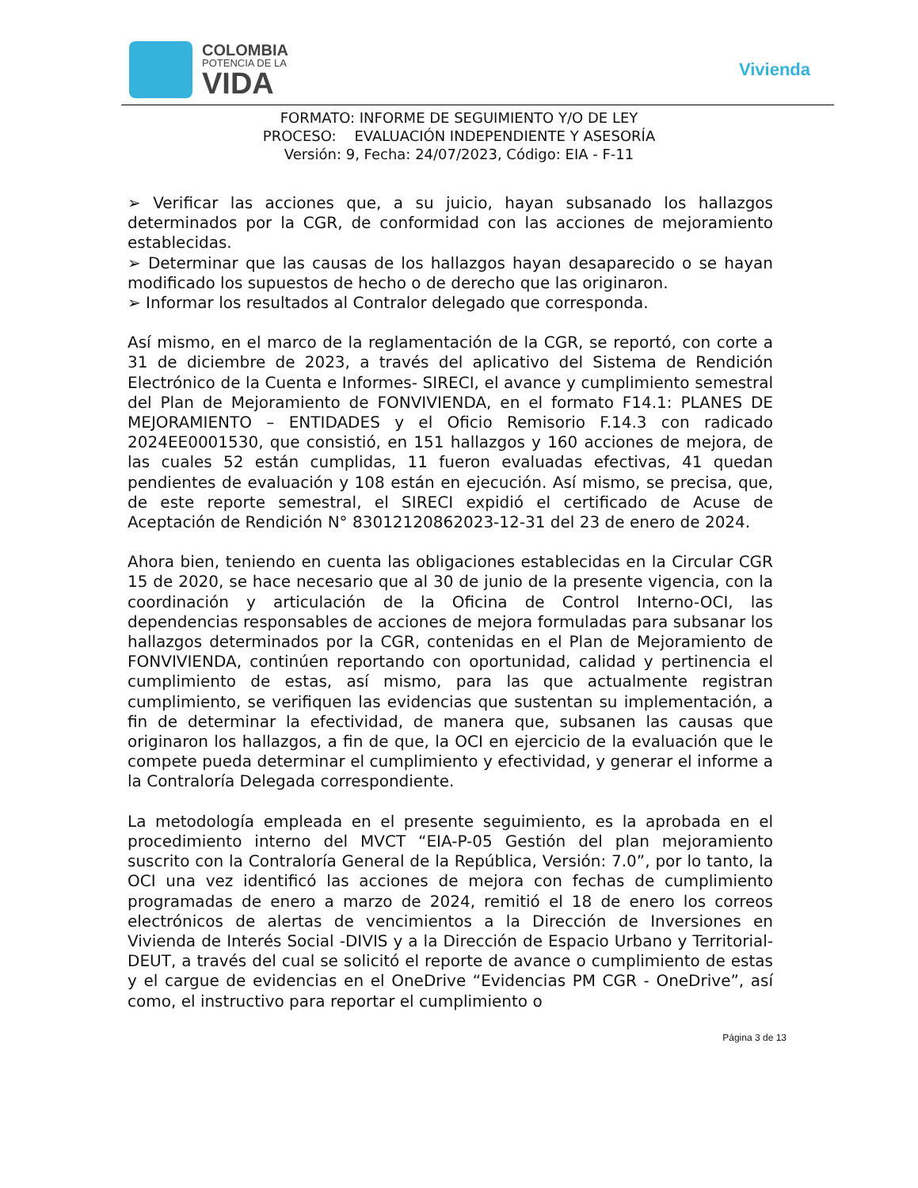COLOMBIA
POTENCIA DE LA
VIDA
Vivienda
FORMATO: INFORME DE SEGUIMIENTO Y/O DE LEY
PROCESO: EVALUACIÓN INDEPENDIENTE Y ASESORÍA
Versión: 9, Fecha: 24/07/2023, Código: EIA - F-11
➢ Verificar las acciones que, a su juicio, hayan subsanado los hallazgos determinados por la CGR, de conformidad con las acciones de mejoramiento establecidas.
➢ Determinar que las causas de los hallazgos hayan desaparecido o se hayan modificado los supuestos de hecho o de derecho que las originaron.
➢ Informar los resultados al Contralor delegado que corresponda.
Así mismo, en el marco de la reglamentación de la CGR, se reportó, con corte a 31 de diciembre de 2023, a través del aplicativo del Sistema de Rendición Electrónico de la Cuenta e Informes- SIRECI, el avance y cumplimiento semestral del Plan de Mejoramiento de FONVIVIENDA, en el formato F14.1: PLANES DE MEJORAMIENTO – ENTIDADES y el Oficio Remisorio F.14.3 con radicado 2024EE0001530, que consistió, en 151 hallazgos y 160 acciones de mejora, de las cuales 52 están cumplidas, 11 fueron evaluadas efectivas, 41 quedan pendientes de evaluación y 108 están en ejecución. Así mismo, se precisa, que, de este reporte semestral, el SIRECI expidió el certificado de Acuse de Aceptación de Rendición N° 83012120862023-12-31 del 23 de enero de 2024.
Ahora bien, teniendo en cuenta las obligaciones establecidas en la Circular CGR 15 de 2020, se hace necesario que al 30 de junio de la presente vigencia, con la coordinación y articulación de la Oficina de Control Interno-OCI, las dependencias responsables de acciones de mejora formuladas para subsanar los hallazgos determinados por la CGR, contenidas en el Plan de Mejoramiento de FONVIVIENDA, continúen reportando con oportunidad, calidad y pertinencia el cumplimiento de estas, así mismo, para las que actualmente registran cumplimiento, se verifiquen las evidencias que sustentan su implementación, a fin de determinar la efectividad, de manera que, subsanen las causas que originaron los hallazgos, a fin de que, la OCI en ejercicio de la evaluación que le compete pueda determinar el cumplimiento y efectividad, y generar el informe a la Contraloría Delegada correspondiente.
La metodología empleada en el presente seguimiento, es la aprobada en el procedimiento interno del MVCT “EIA-P-05 Gestión del plan mejoramiento suscrito con la Contraloría General de la República, Versión: 7.0”, por lo tanto, la OCI una vez identificó las acciones de mejora con fechas de cumplimiento programadas de enero a marzo de 2024, remitió el 18 de enero los correos electrónicos de alertas de vencimientos a la Dirección de Inversiones en Vivienda de Interés Social -DIVIS y a la Dirección de Espacio Urbano y Territorial- DEUT, a través del cual se solicitó el reporte de avance o cumplimiento de estas y el cargue de evidencias en el OneDrive “Evidencias PM CGR - OneDrive”, así como, el instructivo para reportar el cumplimiento o
Página 3 de 13